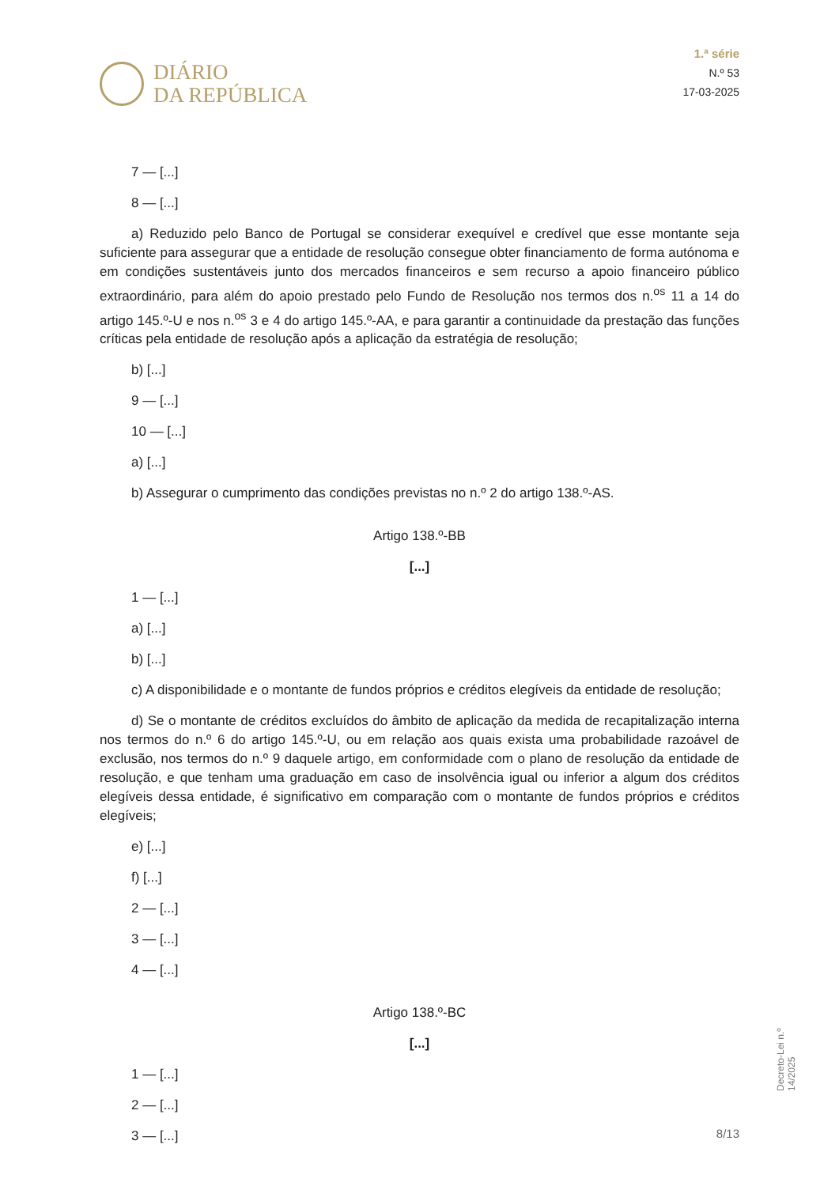DIÁRIO
DA REPÚBLICA
1.ª série
N.º 53
17-03-2025
7 — [...]
8 — [...]
a) Reduzido pelo Banco de Portugal se considerar exequível e credível que esse montante seja suficiente para assegurar que a entidade de resolução consegue obter financiamento de forma autónoma e em condições sustentáveis junto dos mercados financeiros e sem recurso a apoio financeiro público extraordinário, para além do apoio prestado pelo Fundo de Resolução nos termos dos n.<sup>os</sup> 11 a 14 do artigo 145.º-U e nos n.<sup>os</sup> 3 e 4 do artigo 145.º-AA, e para garantir a continuidade da prestação das funções críticas pela entidade de resolução após a aplicação da estratégia de resolução;
b) [...]
9 — [...]
10 — [...]
a) [...]
b) Assegurar o cumprimento das condições previstas no n.º 2 do artigo 138.º-AS.
Artigo 138.º-BB
[...]
1 — [...]
a) [...]
b) [...]
c) A disponibilidade e o montante de fundos próprios e créditos elegíveis da entidade de resolução;
d) Se o montante de créditos excluídos do âmbito de aplicação da medida de recapitalização interna nos termos do n.º 6 do artigo 145.º-U, ou em relação aos quais exista uma probabilidade razoável de exclusão, nos termos do n.º 9 daquele artigo, em conformidade com o plano de resolução da entidade de resolução, e que tenham uma graduação em caso de insolvência igual ou inferior a algum dos créditos elegíveis dessa entidade, é significativo em comparação com o montante de fundos próprios e créditos elegíveis;
e) [...]
f) [...]
2 — [...]
3 — [...]
4 — [...]
Artigo 138.º-BC
[...]
1 — [...]
2 — [...]
3 — [...]
Decreto-Lei n.º 14/2025
8/13